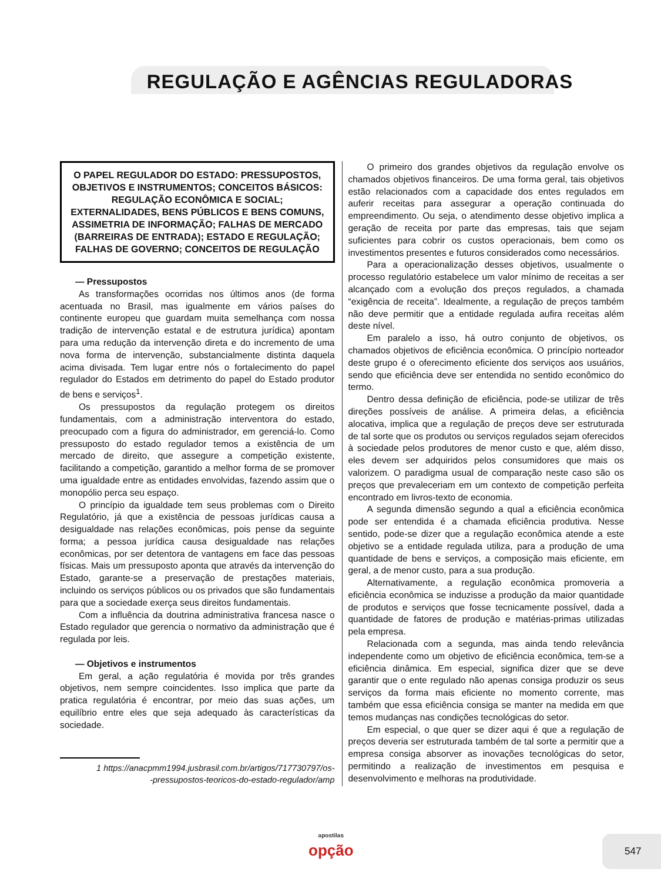REGULAÇÃO E AGÊNCIAS REGULADORAS
O PAPEL REGULADOR DO ESTADO: PRESSUPOSTOS, OBJETIVOS E INSTRUMENTOS; CONCEITOS BÁSICOS: REGULAÇÃO ECONÔMICA E SOCIAL; EXTERNALIDADES, BENS PÚBLICOS E BENS COMUNS, ASSIMETRIA DE INFORMAÇÃO; FALHAS DE MERCADO (BARREIRAS DE ENTRADA); ESTADO E REGULAÇÃO; FALHAS DE GOVERNO; CONCEITOS DE REGULAÇÃO
— Pressupostos
As transformações ocorridas nos últimos anos (de forma acentuada no Brasil, mas igualmente em vários países do continente europeu que guardam muita semelhança com nossa tradição de intervenção estatal e de estrutura jurídica) apontam para uma redução da intervenção direta e do incremento de uma nova forma de intervenção, substancialmente distinta daquela acima divisada. Tem lugar entre nós o fortalecimento do papel regulador do Estados em detrimento do papel do Estado produtor de bens e serviços<sup>1</sup>.
Os pressupostos da regulação protegem os direitos fundamentais, com a administração interventora do estado, preocupado com a figura do administrador, em gerenciá-lo. Como pressuposto do estado regulador temos a existência de um mercado de direito, que assegure a competição existente, facilitando a competição, garantido a melhor forma de se promover uma igualdade entre as entidades envolvidas, fazendo assim que o monopólio perca seu espaço.
O princípio da igualdade tem seus problemas com o Direito Regulatório, já que a existência de pessoas jurídicas causa a desigualdade nas relações econômicas, pois pense da seguinte forma; a pessoa jurídica causa desigualdade nas relações econômicas, por ser detentora de vantagens em face das pessoas físicas. Mais um pressuposto aponta que através da intervenção do Estado, garante-se a preservação de prestações materiais, incluindo os serviços públicos ou os privados que são fundamentais para que a sociedade exerça seus direitos fundamentais.
Com a influência da doutrina administrativa francesa nasce o Estado regulador que gerencia o normativo da administração que é regulada por leis.
— Objetivos e instrumentos
Em geral, a ação regulatória é movida por três grandes objetivos, nem sempre coincidentes. Isso implica que parte da pratica regulatória é encontrar, por meio das suas ações, um equilíbrio entre eles que seja adequado às características da sociedade.
1 https://anacpmm1994.jusbrasil.com.br/artigos/717730797/os-
-pressupostos-teoricos-do-estado-regulador/amp
O primeiro dos grandes objetivos da regulação envolve os chamados objetivos financeiros. De uma forma geral, tais objetivos estão relacionados com a capacidade dos entes regulados em auferir receitas para assegurar a operação continuada do empreendimento. Ou seja, o atendimento desse objetivo implica a geração de receita por parte das empresas, tais que sejam suficientes para cobrir os custos operacionais, bem como os investimentos presentes e futuros considerados como necessários.
Para a operacionalização desses objetivos, usualmente o processo regulatório estabelece um valor mínimo de receitas a ser alcançado com a evolução dos preços regulados, a chamada “exigência de receita”. Idealmente, a regulação de preços também não deve permitir que a entidade regulada aufira receitas além deste nível.
Em paralelo a isso, há outro conjunto de objetivos, os chamados objetivos de eficiência econômica. O princípio norteador deste grupo é o oferecimento eficiente dos serviços aos usuários, sendo que eficiência deve ser entendida no sentido econômico do termo.
Dentro dessa definição de eficiência, pode-se utilizar de três direções possíveis de análise. A primeira delas, a eficiência alocativa, implica que a regulação de preços deve ser estruturada de tal sorte que os produtos ou serviços regulados sejam oferecidos à sociedade pelos produtores de menor custo e que, além disso, eles devem ser adquiridos pelos consumidores que mais os valorizem. O paradigma usual de comparação neste caso são os preços que prevaleceriam em um contexto de competição perfeita encontrado em livros-texto de economia.
A segunda dimensão segundo a qual a eficiência econômica pode ser entendida é a chamada eficiência produtiva. Nesse sentido, pode-se dizer que a regulação econômica atende a este objetivo se a entidade regulada utiliza, para a produção de uma quantidade de bens e serviços, a composição mais eficiente, em geral, a de menor custo, para a sua produção.
Alternativamente, a regulação econômica promoveria a eficiência econômica se induzisse a produção da maior quantidade de produtos e serviços que fosse tecnicamente possível, dada a quantidade de fatores de produção e matérias-primas utilizadas pela empresa.
Relacionada com a segunda, mas ainda tendo relevância independente como um objetivo de eficiência econômica, tem-se a eficiência dinâmica. Em especial, significa dizer que se deve garantir que o ente regulado não apenas consiga produzir os seus serviços da forma mais eficiente no momento corrente, mas também que essa eficiência consiga se manter na medida em que temos mudanças nas condições tecnológicas do setor.
Em especial, o que quer se dizer aqui é que a regulação de preços deveria ser estruturada também de tal sorte a permitir que a empresa consiga absorver as inovações tecnológicas do setor, permitindo a realização de investimentos em pesquisa e desenvolvimento e melhoras na produtividade.
apostilas
opção
547